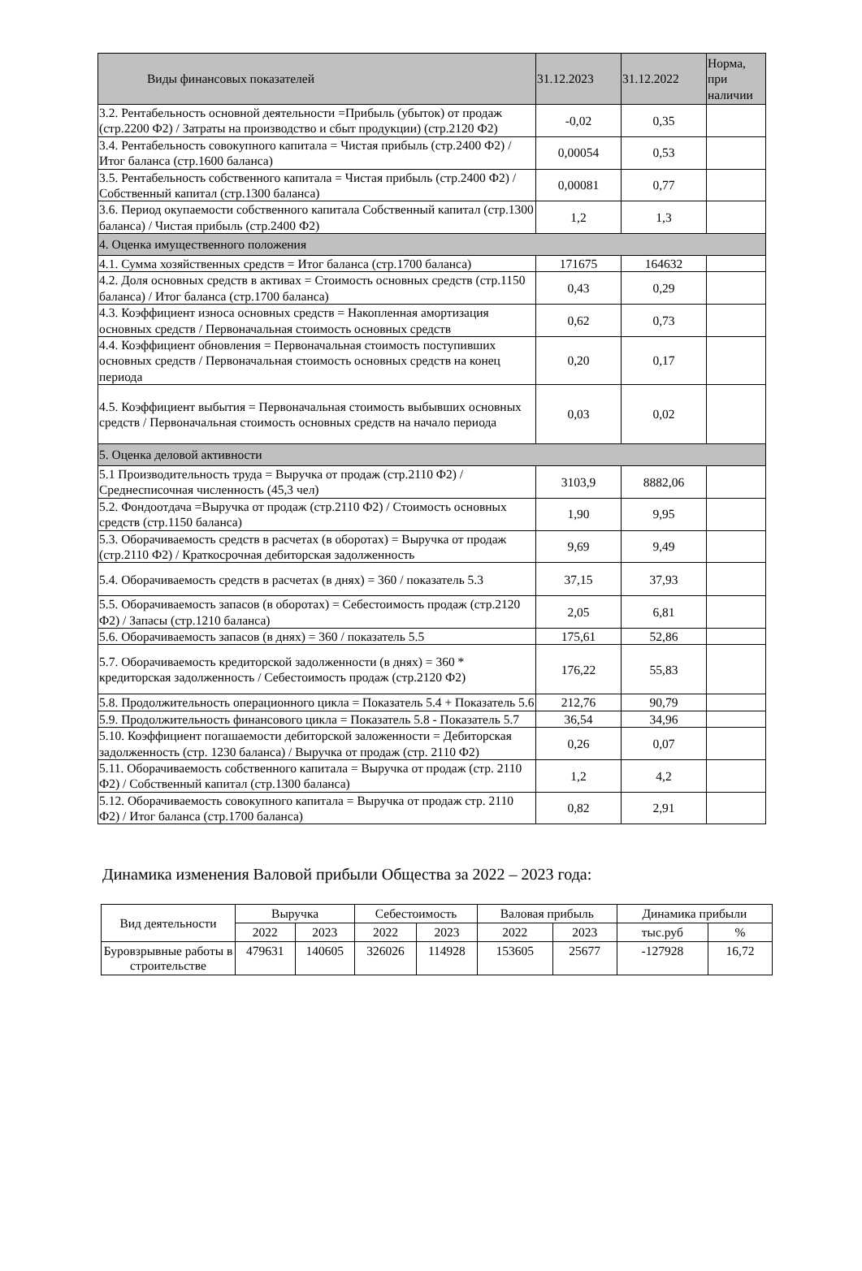| Виды финансовых показателей | 31.12.2023 | 31.12.2022 | Норма, при наличии |
| --- | --- | --- | --- |
| 3.2. Рентабельность основной деятельности =Прибыль (убыток) от продаж (стр.2200 Ф2) / Затраты на производство и сбыт продукции) (стр.2120 Ф2) | -0,02 | 0,35 | |
| 3.4. Рентабельность совокупного капитала = Чистая прибыль (стр.2400 Ф2) / Итог баланса (стр.1600 баланса) | 0,00054 | 0,53 | |
| 3.5. Рентабельность собственного капитала = Чистая прибыль (стр.2400 Ф2) / Собственный капитал (стр.1300 баланса) | 0,00081 | 0,77 | |
| 3.6. Период окупаемости собственного капитала Собственный капитал (стр.1300 баланса) / Чистая прибыль (стр.2400 Ф2) | 1,2 | 1,3 | |
| 4. Оценка имущественного положения | | | |
| 4.1. Сумма хозяйственных средств = Итог баланса (стр.1700 баланса) | 171675 | 164632 | |
| 4.2. Доля основных средств в активах = Стоимость основных средств (стр.1150 баланса) / Итог баланса (стр.1700 баланса) | 0,43 | 0,29 | |
| 4.3. Коэффициент износа основных средств = Накопленная амортизация основных средств / Первоначальная стоимость основных средств | 0,62 | 0,73 | |
| 4.4. Коэффициент обновления = Первоначальная стоимость поступивших основных средств / Первоначальная стоимость основных средств на конец периода | 0,20 | 0,17 | |
| 4.5. Коэффициент выбытия = Первоначальная стоимость выбывших основных средств / Первоначальная стоимость основных средств на начало периода | 0,03 | 0,02 | |
| 5. Оценка деловой активности | | | |
| 5.1 Производительность труда = Выручка от продаж (стр.2110 Ф2) / Среднесписочная численность (45,3 чел) | 3103,9 | 8882,06 | |
| 5.2. Фондоотдача =Выручка от продаж (стр.2110 Ф2) / Стоимость основных средств (стр.1150 баланса) | 1,90 | 9,95 | |
| 5.3. Оборачиваемость средств в расчетах (в оборотах) = Выручка от продаж (стр.2110 Ф2) / Краткосрочная дебиторская задолженность | 9,69 | 9,49 | |
| 5.4. Оборачиваемость средств в расчетах (в днях) = 360 / показатель 5.3 | 37,15 | 37,93 | |
| 5.5. Оборачиваемость запасов (в оборотах) = Себестоимость продаж (стр.2120 Ф2) / Запасы (стр.1210 баланса) | 2,05 | 6,81 | |
| 5.6. Оборачиваемость запасов (в днях) = 360 / показатель 5.5 | 175,61 | 52,86 | |
| 5.7. Оборачиваемость кредиторской задолженности (в днях) = 360 * кредиторская задолженность / Себестоимость продаж (стр.2120 Ф2) | 176,22 | 55,83 | |
| 5.8. Продолжительность операционного цикла = Показатель 5.4 + Показатель 5.6 | 212,76 | 90,79 | |
| 5.9. Продолжительность финансового цикла = Показатель 5.8 - Показатель 5.7 | 36,54 | 34,96 | |
| 5.10. Коэффициент погашаемости дебиторской заложенности = Дебиторская задолженность (стр. 1230 баланса) / Выручка от продаж (стр. 2110 Ф2) | 0,26 | 0,07 | |
| 5.11. Оборачиваемость собственного капитала = Выручка от продаж (стр. 2110 Ф2) / Собственный капитал (стр.1300 баланса) | 1,2 | 4,2 | |
| 5.12. Оборачиваемость совокупного капитала = Выручка от продаж стр. 2110 Ф2) / Итог баланса (стр.1700 баланса) | 0,82 | 2,91 | |
Динамика изменения Валовой прибыли Общества за 2022 – 2023 года:
| Вид деятельности | Выручка | | Себестоимость | | Валовая прибыль | | Динамика прибыли | |
| | 2022 | 2023 | 2022 | 2023 | 2022 | 2023 | тыс.руб | % |
| Буровзрывные работы в строительстве | 479631 | 140605 | 326026 | 114928 | 153605 | 25677 | -127928 | 16,72 |